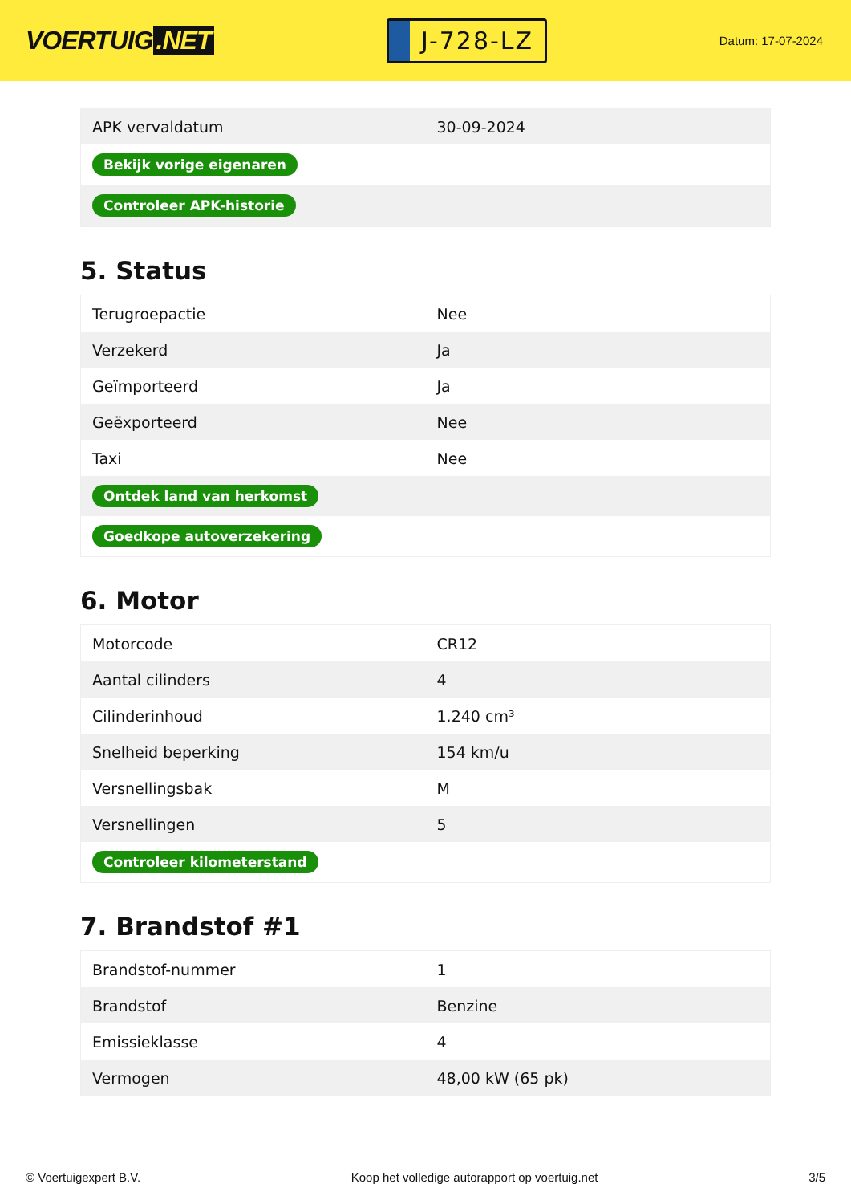VOERTUIG.NET
J-728-LZ
Datum: 17-07-2024
| APK vervaldatum | 30-09-2024 |
| Bekijk vorige eigenaren | |
| Controleer APK-historie | |
5. Status
| Terugroepactie | Nee |
| Verzekerd | Ja |
| Geïmporteerd | Ja |
| Geëxporteerd | Nee |
| Taxi | Nee |
| Ontdek land van herkomst | |
| Goedkope autoverzekering | |
6. Motor
| Motorcode | CR12 |
| Aantal cilinders | 4 |
| Cilinderinhoud | 1.240 cm³ |
| Snelheid beperking | 154 km/u |
| Versnellingsbak | M |
| Versnellingen | 5 |
| Controleer kilometerstand | |
7. Brandstof #1
| Brandstof-nummer | 1 |
| Brandstof | Benzine |
| Emissieklasse | 4 |
| Vermogen | 48,00 kW (65 pk) |
© Voertuigexpert B.V. Koop het volledige autorapport op voertuig.net 3/5